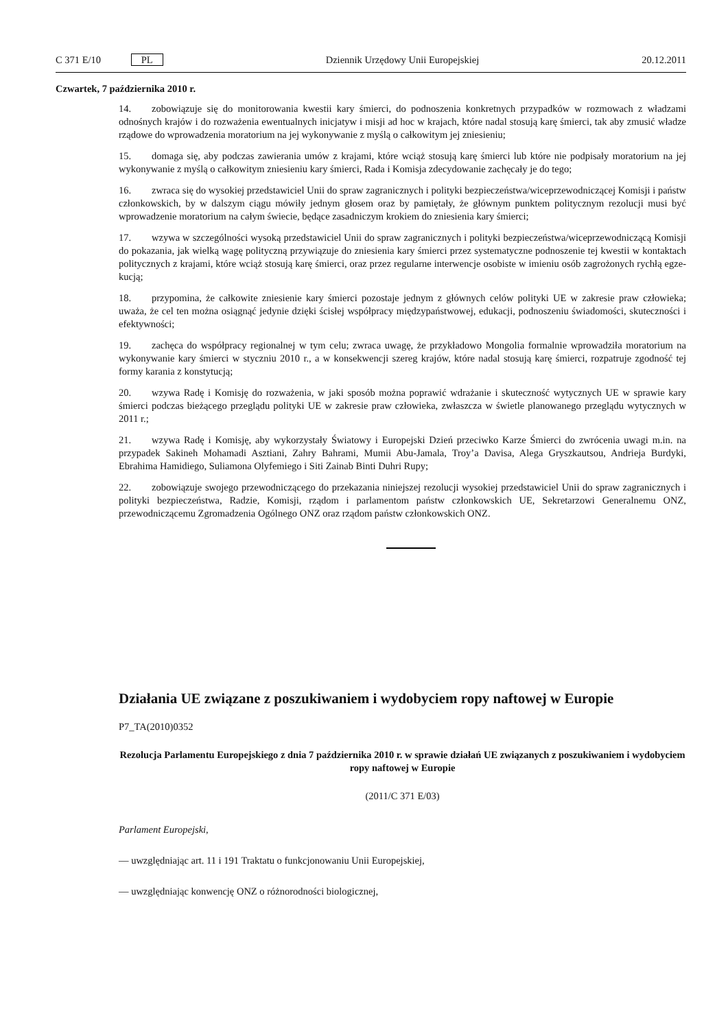C 371 E/10 PL Dziennik Urzędowy Unii Europejskiej 20.12.2011
Czwartek, 7 października 2010 r.
14. zobowiązuje się do monitorowania kwestii kary śmierci, do podnoszenia konkretnych przypadków w rozmowach z władzami odnośnych krajów i do rozważenia ewentualnych inicjatyw i misji ad hoc w krajach, które nadal stosują karę śmierci, tak aby zmusić władze rządowe do wprowadzenia moratorium na jej wykonywanie z myślą o całkowitym jej zniesieniu;
15. domaga się, aby podczas zawierania umów z krajami, które wciąż stosują karę śmierci lub które nie podpisały moratorium na jej wykonywanie z myślą o całkowitym zniesieniu kary śmierci, Rada i Komisja zdecydowanie zachęcały je do tego;
16. zwraca się do wysokiej przedstawiciel Unii do spraw zagranicznych i polityki bezpieczeństwa/wice­przewodniczącej Komisji i państw członkowskich, by w dalszym ciągu mówiły jednym głosem oraz by pamiętały, że głównym punktem politycznym rezolucji musi być wprowadzenie moratorium na całym świecie, będące zasadniczym krokiem do zniesienia kary śmierci;
17. wzywa w szczególności wysoką przedstawiciel Unii do spraw zagranicznych i polityki bezpieczeń­stwa/wiceprzewodniczącą Komisji do pokazania, jak wielką wagę polityczną przywiązuje do zniesienia kary śmierci przez systematyczne podnoszenie tej kwestii w kontaktach politycznych z krajami, które wciąż stosują karę śmierci, oraz przez regularne interwencje osobiste w imieniu osób zagrożonych rychłą egze­kucją;
18. przypomina, że całkowite zniesienie kary śmierci pozostaje jednym z głównych celów polityki UE w zakresie praw człowieka; uważa, że cel ten można osiągnąć jedynie dzięki ścisłej współpracy międzypań­stwowej, edukacji, podnoszeniu świadomości, skuteczności i efektywności;
19. zachęca do współpracy regionalnej w tym celu; zwraca uwagę, że przykładowo Mongolia formalnie wprowadziła moratorium na wykonywanie kary śmierci w styczniu 2010 r., a w konsekwencji szereg krajów, które nadal stosują karę śmierci, rozpatruje zgodność tej formy karania z konstytucją;
20. wzywa Radę i Komisję do rozważenia, w jaki sposób można poprawić wdrażanie i skuteczność wytycznych UE w sprawie kary śmierci podczas bieżącego przeglądu polityki UE w zakresie praw człowieka, zwłaszcza w świetle planowanego przeglądu wytycznych w 2011 r.;
21. wzywa Radę i Komisję, aby wykorzystały Światowy i Europejski Dzień przeciwko Karze Śmierci do zwrócenia uwagi m.in. na przypadek Sakineh Mohamadi Asztiani, Zahry Bahrami, Mumii Abu-Jamala, Troy’a Davisa, Alega Gryszkautsou, Andrieja Burdyki, Ebrahima Hamidiego, Suliamona Olyfemiego i Siti Zainab Binti Duhri Rupy;
22. zobowiązuje swojego przewodniczącego do przekazania niniejszej rezolucji wysokiej przedstawiciel Unii do spraw zagranicznych i polityki bezpieczeństwa, Radzie, Komisji, rządom i parlamentom państw członkowskich UE, Sekretarzowi Generalnemu ONZ, przewodniczącemu Zgromadzenia Ogólnego ONZ oraz rządom państw członkowskich ONZ.
Działania UE związane z poszukiwaniem i wydobyciem ropy naftowej w Europie
P7_TA(2010)0352
Rezolucja Parlamentu Europejskiego z dnia 7 października 2010 r. w sprawie działań UE związanych z poszukiwaniem i wydobyciem ropy naftowej w Europie
(2011/C 371 E/03)
Parlament Europejski,
— uwzględniając art. 11 i 191 Traktatu o funkcjonowaniu Unii Europejskiej,
— uwzględniając konwencję ONZ o różnorodności biologicznej,